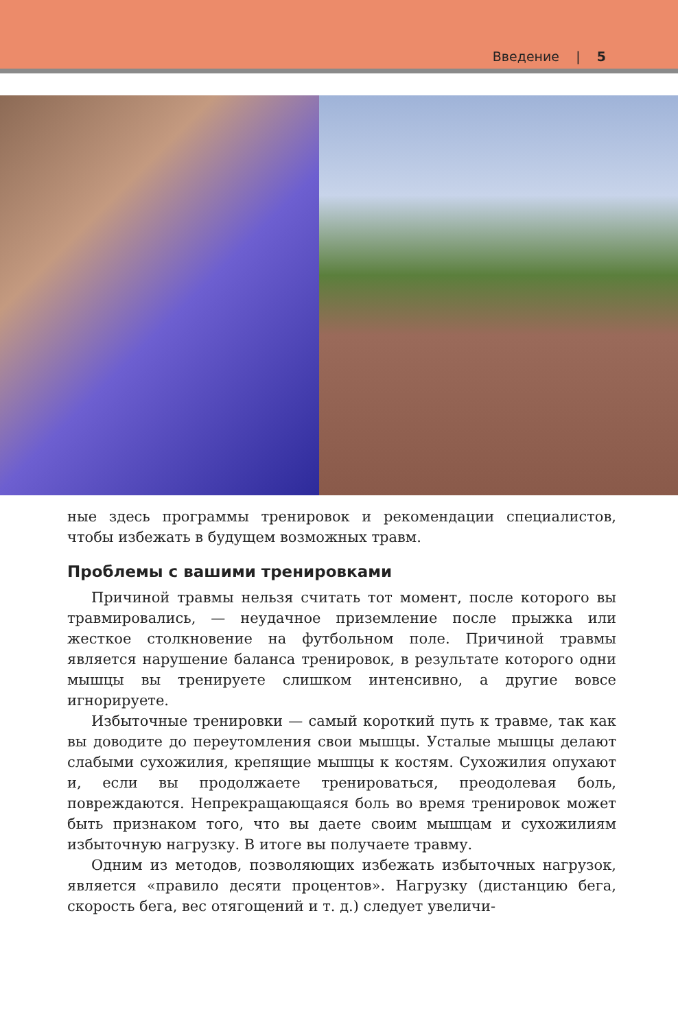Введение | 5
ные здесь программы тренировок и рекомендации специалистов, чтобы избежать в будущем возможных травм.
Проблемы с вашими тренировками
Причиной травмы нельзя считать тот момент, после которого вы травмировались, — неудачное приземление после прыжка или жесткое столкновение на футбольном поле. Причиной травмы является нарушение баланса тренировок, в результате которого одни мышцы вы тренируете слишком интенсивно, а другие вовсе игнорируете.
Избыточные тренировки — самый короткий путь к травме, так как вы доводите до переутомления свои мышцы. Усталые мышцы делают слабыми сухожилия, крепящие мышцы к костям. Сухожилия опухают и, если вы продолжаете тренироваться, преодолевая боль, повреждаются. Непрекращающаяся боль во время тренировок может быть признаком того, что вы даете своим мышцам и сухожилиям избыточную нагрузку. В итоге вы получаете травму.
Одним из методов, позволяющих избежать избыточных нагрузок, является «правило десяти процентов». Нагрузку (дистанцию бега, скорость бега, вес отягощений и т. д.) следует увеличи-